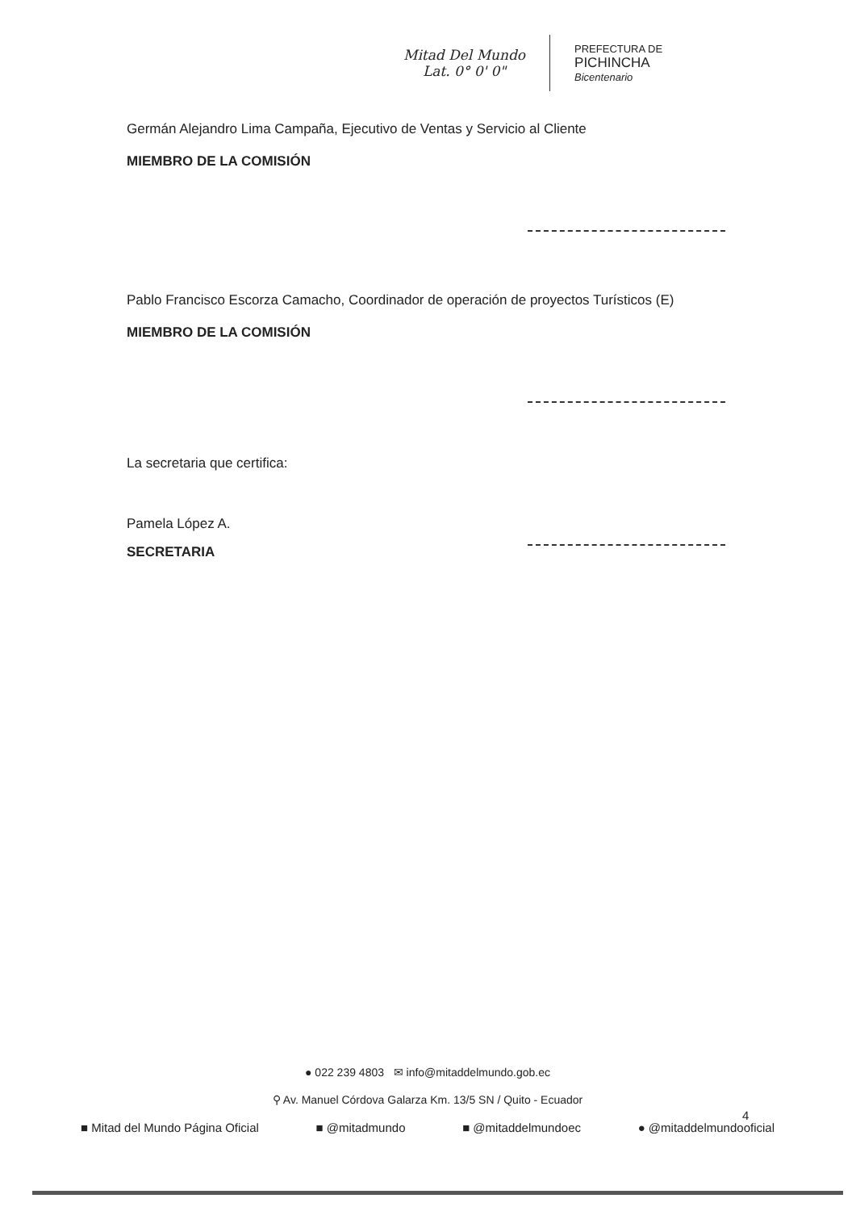Mitad Del Mundo
Lat. 0° 0' 0"
PREFECTURA DE
PICHINCHA
Bicentenario
Germán Alejandro Lima Campaña, Ejecutivo de Ventas y Servicio al Cliente
MIEMBRO DE LA COMISIÓN
Pablo Francisco Escorza Camacho, Coordinador de operación de proyectos Turísticos (E)
MIEMBRO DE LA COMISIÓN
La secretaria que certifica:
Pamela López A.
SECRETARIA
● 022 239 4803 ✉ info@mitaddelmundo.gob.ec
⚲ Av. Manuel Córdova Galarza Km. 13/5 SN / Quito - Ecuador
■ Mitad del Mundo Página Oficial ■ @mitadmundo ■ @mitaddelmundoec ● @mitaddelmundooficial
4